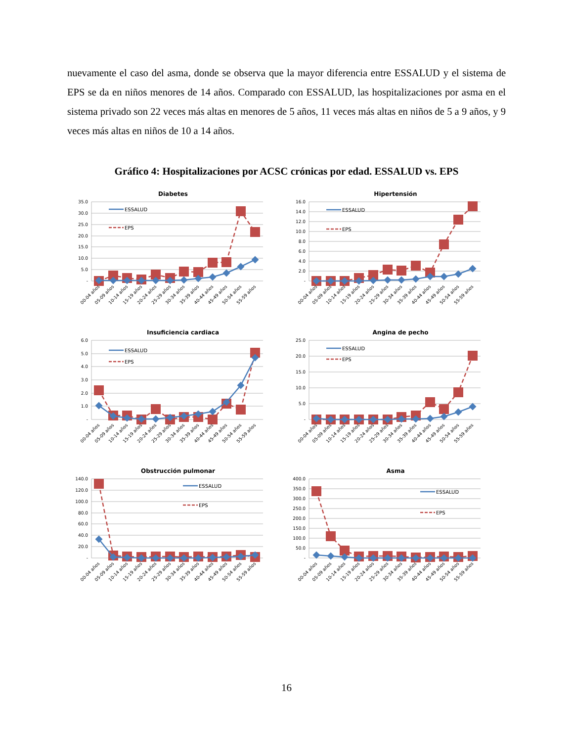nuevamente el caso del asma, donde se observa que la mayor diferencia entre ESSALUD y el sistema de EPS se da en niños menores de 14 años. Comparado con ESSALUD, las hospitalizaciones por asma en el sistema privado son 22 veces más altas en menores de 5 años, 11 veces más altas en niños de 5 a 9 años, y 9 veces más altas en niños de 10 a 14 años.
Gráfico 4: Hospitalizaciones por ACSC crónicas por edad. ESSALUD vs. EPS
Diabetes
35.0
30.0
25.0
20.0
15.0
10.0
5.0
-
ESSALUD
EPS
00-04 años
05-09 años
10-14 años
15-19 años
20-24 años
25-29 años
30-34 años
35-39 años
40-44 años
45-49 años
50-54 años
55-59 años
Hipertensión
16.0
14.0
12.0
10.0
8.0
6.0
4.0
2.0
-
ESSALUD
EPS
00-04 años
05-09 años
10-14 años
15-19 años
20-24 años
25-29 años
30-34 años
35-39 años
40-44 años
45-49 años
50-54 años
55-59 años
Insuficiencia cardiaca
6.0
5.0
4.0
3.0
2.0
1.0
-
ESSALUD
EPS
00-04 años
05-09 años
10-14 años
15-19 años
20-24 años
25-29 años
30-34 años
35-39 años
40-44 años
45-49 años
50-54 años
55-59 años
Angina de pecho
25.0
20.0
15.0
10.0
5.0
-
ESSALUD
EPS
00-04 años
05-09 años
10-14 años
15-19 años
20-24 años
25-29 años
30-34 años
35-39 años
40-44 años
45-49 años
50-54 años
55-59 años
Obstrucción pulmonar
140.0
120.0
100.0
80.0
60.0
40.0
20.0
-
ESSALUD
EPS
00-04 años
05-09 años
10-14 años
15-19 años
20-24 años
25-29 años
30-34 años
35-39 años
40-44 años
45-49 años
50-54 años
55-59 años
Asma
400.0
350.0
300.0
250.0
200.0
150.0
100.0
50.0
-
ESSALUD
EPS
00-04 años
05-09 años
10-14 años
15-19 años
20-24 años
25-29 años
30-34 años
35-39 años
40-44 años
45-49 años
50-54 años
55-59 años
16